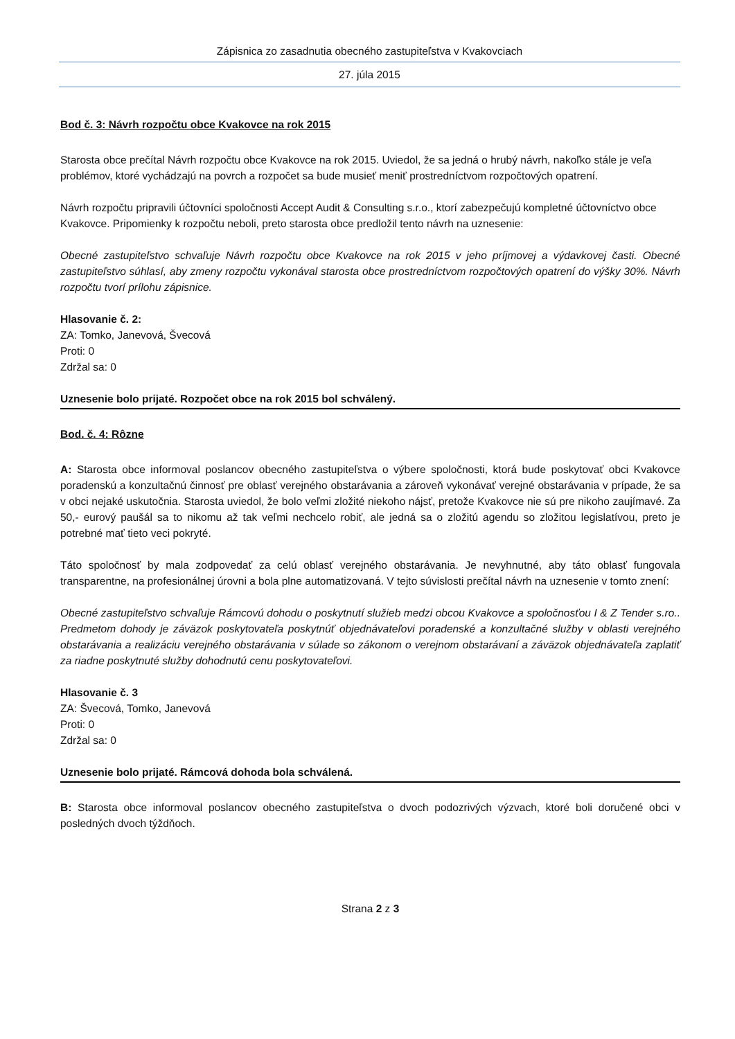Zápisnica zo zasadnutia obecného zastupiteľstva v Kvakovciach
27. júla 2015
Bod č. 3: Návrh rozpočtu obce Kvakovce na rok 2015
Starosta obce prečítal Návrh rozpočtu obce Kvakovce na rok 2015. Uviedol, že sa jedná o hrubý návrh, nakoľko stále je veľa problémov, ktoré vychádzajú na povrch a rozpočet sa bude musieť meniť prostredníctvom rozpočtových opatrení.
Návrh rozpočtu pripravili účtovníci spoločnosti Accept Audit & Consulting s.r.o., ktorí zabezpečujú kompletné účtovníctvo obce Kvakovce. Pripomienky k rozpočtu neboli, preto starosta obce predložil tento návrh na uznesenie:
Obecné zastupiteľstvo schvaľuje Návrh rozpočtu obce Kvakovce na rok 2015 v jeho príjmovej a výdavkovej časti. Obecné zastupiteľstvo súhlasí, aby zmeny rozpočtu vykonával starosta obce prostredníctvom rozpočtových opatrení do výšky 30%. Návrh rozpočtu tvorí prílohu zápisnice.
Hlasovanie č. 2:
ZA: Tomko, Janevová, Švecová
Proti: 0
Zdržal sa: 0
Uznesenie bolo prijaté. Rozpočet obce na rok 2015 bol schválený.
Bod. č. 4: Rôzne
A: Starosta obce informoval poslancov obecného zastupiteľstva o výbere spoločnosti, ktorá bude poskytovať obci Kvakovce poradenskú a konzultačnú činnosť pre oblasť verejného obstarávania a zároveň vykonávať verejné obstarávania v prípade, že sa v obci nejaké uskutočnia. Starosta uviedol, že bolo veľmi zložité niekoho nájsť, pretože Kvakovce nie sú pre nikoho zaujímavé. Za 50,- eurový paušál sa to nikomu až tak veľmi nechcelo robiť, ale jedná sa o zložitú agendu so zložitou legislatívou, preto je potrebné mať tieto veci pokryté.
Táto spoločnosť by mala zodpovedať za celú oblasť verejného obstarávania. Je nevyhnutné, aby táto oblasť fungovala transparentne, na profesionálnej úrovni a bola plne automatizovaná. V tejto súvislosti prečítal návrh na uznesenie v tomto znení:
Obecné zastupiteľstvo schvaľuje Rámcovú dohodu o poskytnutí služieb medzi obcou Kvakovce a spoločnosťou I & Z Tender s.ro.. Predmetom dohody je záväzok poskytovateľa poskytnúť objednávateľovi poradenské a konzultačné služby v oblasti verejného obstarávania a realizáciu verejného obstarávania v súlade so zákonom o verejnom obstarávaní a záväzok objednávateľa zaplatiť za riadne poskytnuté služby dohodnutú cenu poskytovateľovi.
Hlasovanie č. 3
ZA: Švecová, Tomko, Janevová
Proti: 0
Zdržal sa: 0
Uznesenie bolo prijaté. Rámcová dohoda bola schválená.
B: Starosta obce informoval poslancov obecného zastupiteľstva o dvoch podozrivých výzvach, ktoré boli doručené obci v posledných dvoch týždňoch.
Strana 2 z 3